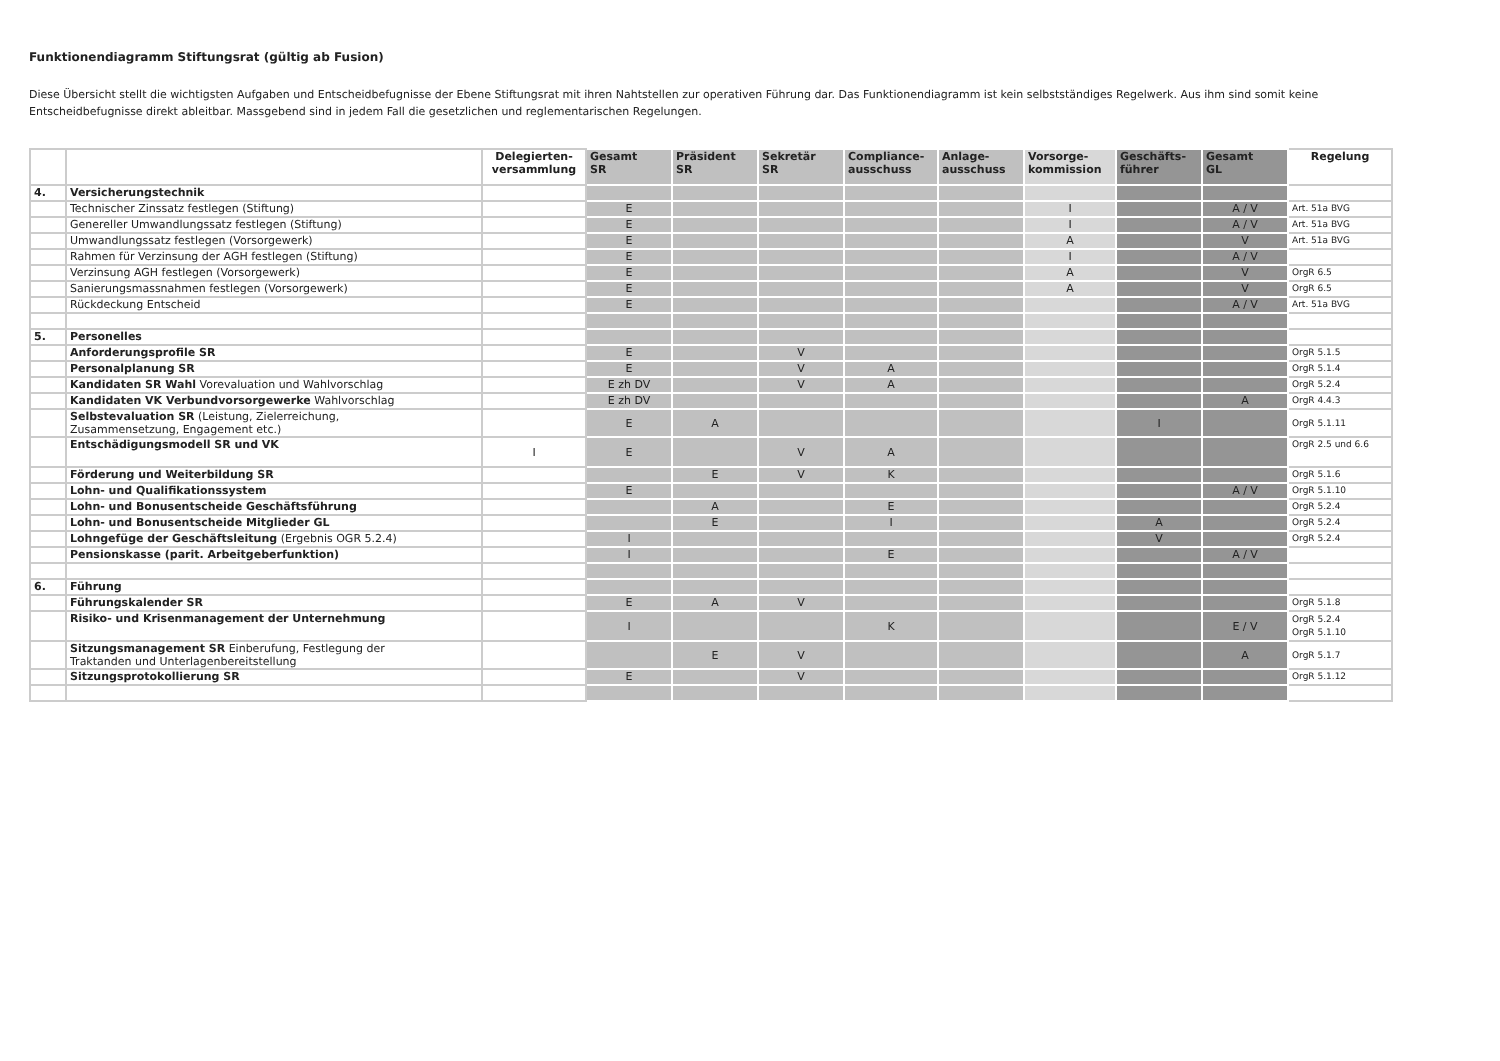Funktionendiagramm Stiftungsrat (gültig ab Fusion)
Diese Übersicht stellt die wichtigsten Aufgaben und Entscheidbefugnisse der Ebene Stiftungsrat mit ihren Nahtstellen zur operativen Führung dar. Das Funktionendiagramm ist kein selbstständiges Regelwerk. Aus ihm sind somit keine Entscheidbefugnisse direkt ableitbar. Massgebend sind in jedem Fall die gesetzlichen und reglementarischen Regelungen.
| | | Delegierten- versammlung | Gesamt SR | Präsident SR | Sekretär SR | Compliance- ausschuss | Anlage- ausschuss | Vorsorge- kommission | Geschäfts- führer | Gesamt GL | Regelung |
| --- | --- | --- | --- | --- | --- | --- | --- | --- | --- | --- | --- |
| 4. | Versicherungstechnik | | | | | | | | | | |
| | Technischer Zinssatz festlegen (Stiftung) | | E | | | | | I | | A / V | Art. 51a BVG |
| | Genereller Umwandlungssatz festlegen (Stiftung) | | E | | | | | I | | A / V | Art. 51a BVG |
| | Umwandlungssatz festlegen (Vorsorgewerk) | | E | | | | | A | | V | Art. 51a BVG |
| | Rahmen für Verzinsung der AGH festlegen (Stiftung) | | E | | | | | I | | A / V | |
| | Verzinsung AGH festlegen (Vorsorgewerk) | | E | | | | | A | | V | OrgR 6.5 |
| | Sanierungsmassnahmen festlegen (Vorsorgewerk) | | E | | | | | A | | V | OrgR 6.5 |
| | Rückdeckung Entscheid | | E | | | | | | | A / V | Art. 51a BVG |
| 5. | Personelles | | | | | | | | | | |
| | Anforderungsprofile SR | | E | | V | | | | | | OrgR 5.1.5 |
| | Personalplanung SR | | E | | V | A | | | | | OrgR 5.1.4 |
| | Kandidaten SR Wahl Vorevaluation und Wahlvorschlag | | E zh DV | | V | A | | | | | OrgR 5.2.4 |
| | Kandidaten VK Verbundvorsorgewerke Wahlvorschlag | | E zh DV | | | | | | | A | OrgR 4.4.3 |
| | Selbstevaluation SR (Leistung, Zielerreichung, Zusammensetzung, Engagement etc.) | | E | A | | | | | I | | OrgR 5.1.11 |
| | Entschädigungsmodell SR und VK | I | E | | V | A | | | | | OrgR 2.5 und 6.6 |
| | Förderung und Weiterbildung SR | | | E | V | K | | | | | OrgR 5.1.6 |
| | Lohn- und Qualifikationssystem | | E | | | | | | | A / V | OrgR 5.1.10 |
| | Lohn- und Bonusentscheide Geschäftsführung | | | A | | E | | | | | OrgR 5.2.4 |
| | Lohn- und Bonusentscheide Mitglieder GL | | | E | | I | | | A | | OrgR 5.2.4 |
| | Lohngefüge der Geschäftsleitung (Ergebnis OGR 5.2.4) | | I | | | | | | V | | OrgR 5.2.4 |
| | Pensionskasse (parit. Arbeitgeberfunktion) | | I | | | E | | | | A / V | |
| 6. | Führung | | | | | | | | | | |
| | Führungskalender SR | | E | A | V | | | | | | OrgR 5.1.8 |
| | Risiko- und Krisenmanagement der Unternehmung | | I | | | K | | | | E / V | OrgR 5.2.4 OrgR 5.1.10 |
| | Sitzungsmanagement SR Einberufung, Festlegung der Traktanden und Unterlagenbereitstellung | | | E | V | | | | | A | OrgR 5.1.7 |
| | Sitzungsprotokollierung SR | | E | | V | | | | | | OrgR 5.1.12 |